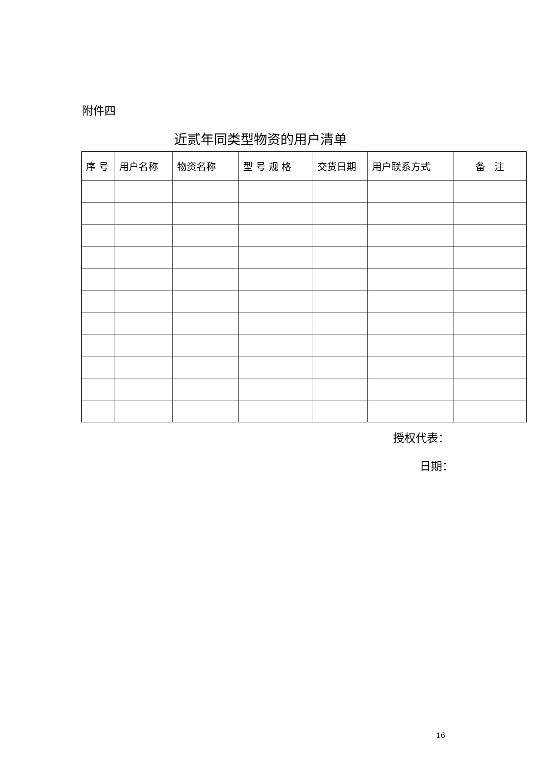附件四
近贰年同类型物资的用户清单
| 序 号 | 用户名称 | 物资名称 | 型 号 规 格 | 交货日期 | 用户联系方式 | 备 注 |
| --- | --- | --- | --- | --- | --- | --- |
授权代表：
日期：
16